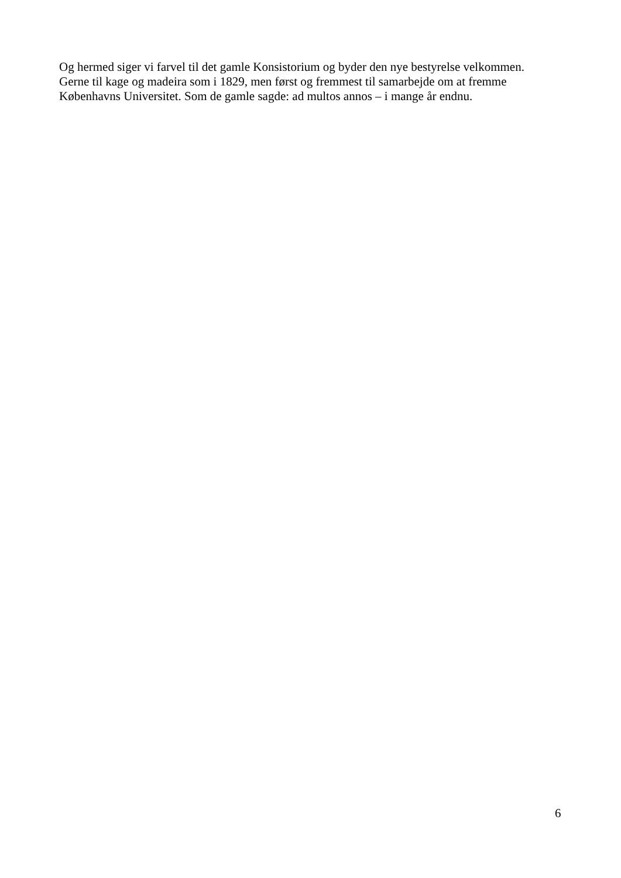Og hermed siger vi farvel til det gamle Konsistorium og byder den nye bestyrelse velkommen.
Gerne til kage og madeira som i 1829, men først og fremmest til samarbejde om at fremme
Københavns Universitet. Som de gamle sagde: ad multos annos – i mange år endnu.
6